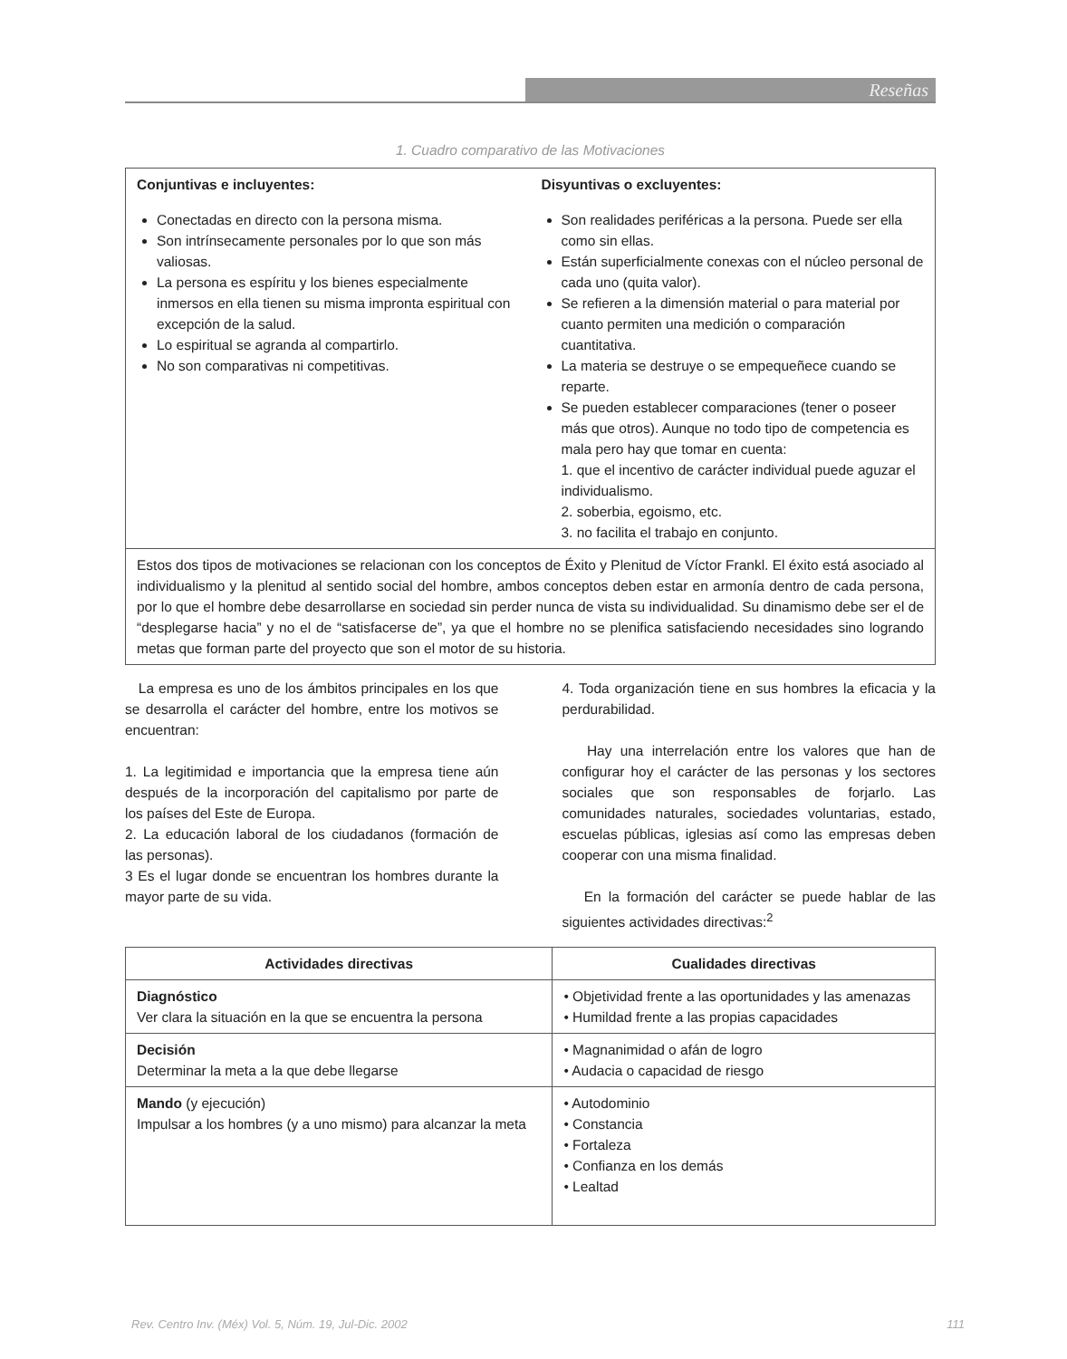Reseñas
1. Cuadro comparativo de las Motivaciones
| Conjuntivas e incluyentes: Conectadas en directo con la persona misma. Son intrínsecamente personales por lo que son más valiosas. La persona es espíritu y los bienes especialmente inmersos en ella tienen su misma impronta espiritual con excepción de la salud. Lo espiritual se agranda al compartirlo. No son comparativas ni competitivas. | Disyuntivas o excluyentes: Son realidades periféricas a la persona. Puede ser ella como sin ellas. Están superficialmente conexas con el núcleo personal de cada uno (quita valor). Se refieren a la dimensión material o para material por cuanto permiten una medición o comparación cuantitativa. La materia se destruye o se empequeñece cuando se reparte. Se pueden establecer comparaciones (tener o poseer más que otros). Aunque no todo tipo de competencia es mala pero hay que tomar en cuenta: 1. que el incentivo de carácter individual puede aguzar el individualismo. 2. soberbia, egoismo, etc. 3. no facilita el trabajo en conjunto. |
| Estos dos tipos de motivaciones se relacionan con los conceptos de Éxito y Plenitud de Víctor Frankl. El éxito está asociado al individualismo y la plenitud al sentido social del hombre, ambos conceptos deben estar en armonía dentro de cada persona, por lo que el hombre debe desarrollarse en sociedad sin perder nunca de vista su individualidad. Su dinamismo debe ser el de “desplegarse hacia” y no el de “satisfacerse de”, ya que el hombre no se plenifica satisfaciendo necesidades sino logrando metas que forman parte del proyecto que son el motor de su historia. | |
La empresa es uno de los ámbitos principales en los que se desarrolla el carácter del hombre, entre los motivos se encuentran:
1. La legitimidad e importancia que la empresa tiene aún después de la incorporación del capitalismo por parte de los países del Este de Europa.
2. La educación laboral de los ciudadanos (formación de las personas).
3 Es el lugar donde se encuentran los hombres durante la mayor parte de su vida.
4. Toda organización tiene en sus hombres la eficacia y la perdurabilidad.
Hay una interrelación entre los valores que han de configurar hoy el carácter de las personas y los sectores sociales que son responsables de forjarlo. Las comunidades naturales, sociedades voluntarias, estado, escuelas públicas, iglesias así como las empresas deben cooperar con una misma finalidad.
En la formación del carácter se puede hablar de las siguientes actividades directivas:<sup>2</sup>
| Actividades directivas | Cualidades directivas |
| --- | --- |
| Diagnóstico Ver clara la situación en la que se encuentra la persona | • Objetividad frente a las oportunidades y las amenazas • Humildad frente a las propias capacidades |
| Decisión Determinar la meta a la que debe llegarse | • Magnanimidad o afán de logro • Audacia o capacidad de riesgo |
| Mando (y ejecución) Impulsar a los hombres (y a uno mismo) para alcanzar la meta | • Autodominio • Constancia • Fortaleza • Confianza en los demás • Lealtad |
Rev. Centro Inv. (Méx) Vol. 5, Núm. 19, Jul-Dic. 2002 111